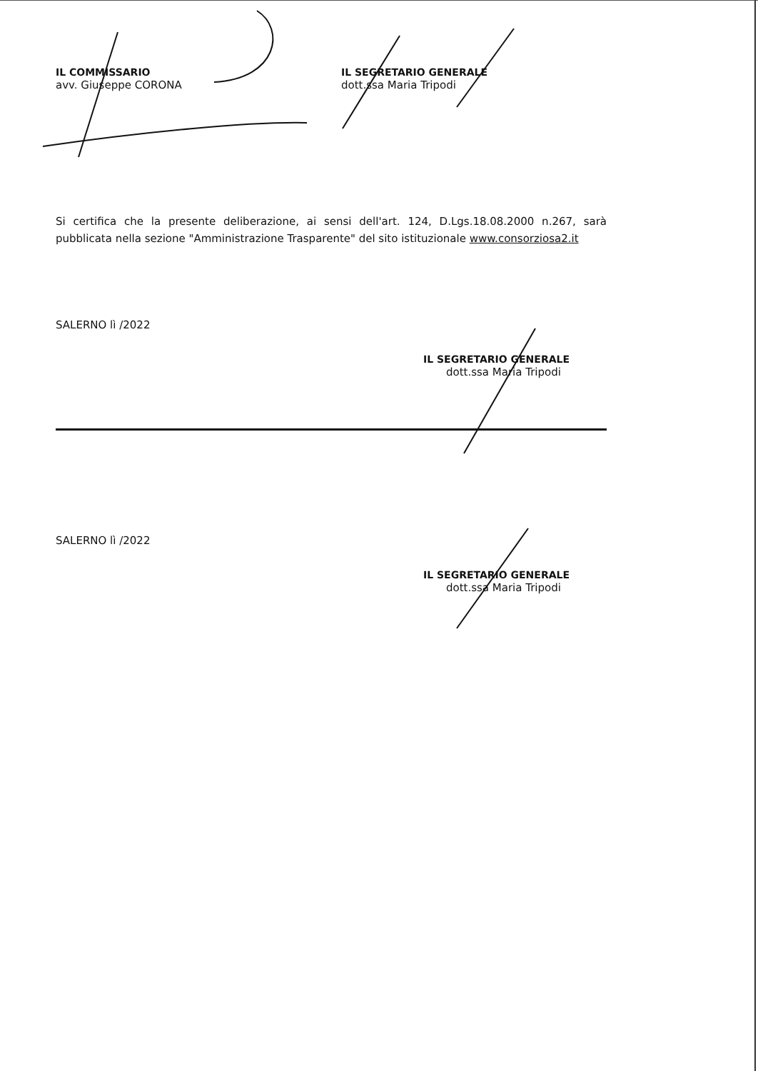IL COMMISSARIO
avv. Giuseppe CORONA
IL SEGRETARIO GENERALE
dott.ssa Maria Tripodi
Si certifica che la presente deliberazione, ai sensi dell'art. 124, D.Lgs.18.08.2000 n.267, sarà pubblicata nella sezione "Amministrazione Trasparente" del sito istituzionale www.consorziosa2.it
SALERNO lì /2022
IL SEGRETARIO GENERALE
dott.ssa Maria Tripodi
SALERNO lì /2022
IL SEGRETARIO GENERALE
dott.ssa Maria Tripodi